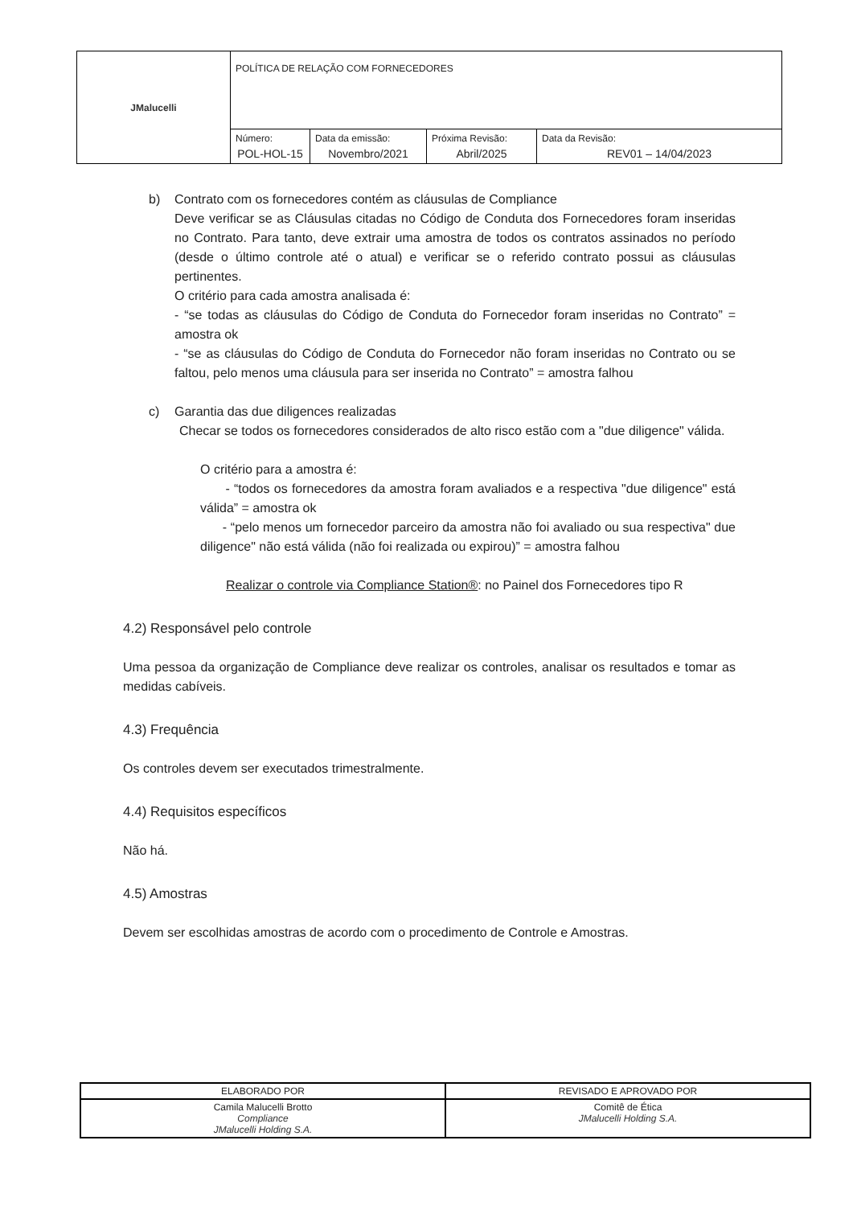| JMalucelli | POLÍTICA DE RELAÇÃO COM FORNECEDORES | | | |
| | Número: POL-HOL-15 | Data da emissão: Novembro/2021 | Próxima Revisão: Abril/2025 | Data da Revisão: REV01 – 14/04/2023 |
b) Contrato com os fornecedores contém as cláusulas de Compliance
Deve verificar se as Cláusulas citadas no Código de Conduta dos Fornecedores foram inseridas no Contrato. Para tanto, deve extrair uma amostra de todos os contratos assinados no período (desde o último controle até o atual) e verificar se o referido contrato possui as cláusulas pertinentes.
O critério para cada amostra analisada é:
- “se todas as cláusulas do Código de Conduta do Fornecedor foram inseridas no Contrato” = amostra ok
- “se as cláusulas do Código de Conduta do Fornecedor não foram inseridas no Contrato ou se faltou, pelo menos uma cláusula para ser inserida no Contrato” = amostra falhou
c) Garantia das due diligences realizadas
Checar se todos os fornecedores considerados de alto risco estão com a "due diligence" válida.
O critério para a amostra é:
- “todos os fornecedores da amostra foram avaliados e a respectiva "due diligence" está válida” = amostra ok
- “pelo menos um fornecedor parceiro da amostra não foi avaliado ou sua respectiva" due diligence" não está válida (não foi realizada ou expirou)” = amostra falhou
Realizar o controle via Compliance Station®: no Painel dos Fornecedores tipo R
4.2) Responsável pelo controle
Uma pessoa da organização de Compliance deve realizar os controles, analisar os resultados e tomar as medidas cabíveis.
4.3) Frequência
Os controles devem ser executados trimestralmente.
4.4) Requisitos específicos
Não há.
4.5) Amostras
Devem ser escolhidas amostras de acordo com o procedimento de Controle e Amostras.
| ELABORADO POR | REVISADO E APROVADO POR |
| Camila Malucelli Brotto Compliance JMalucelli Holding S.A. | Comitê de Ética JMalucelli Holding S.A. |